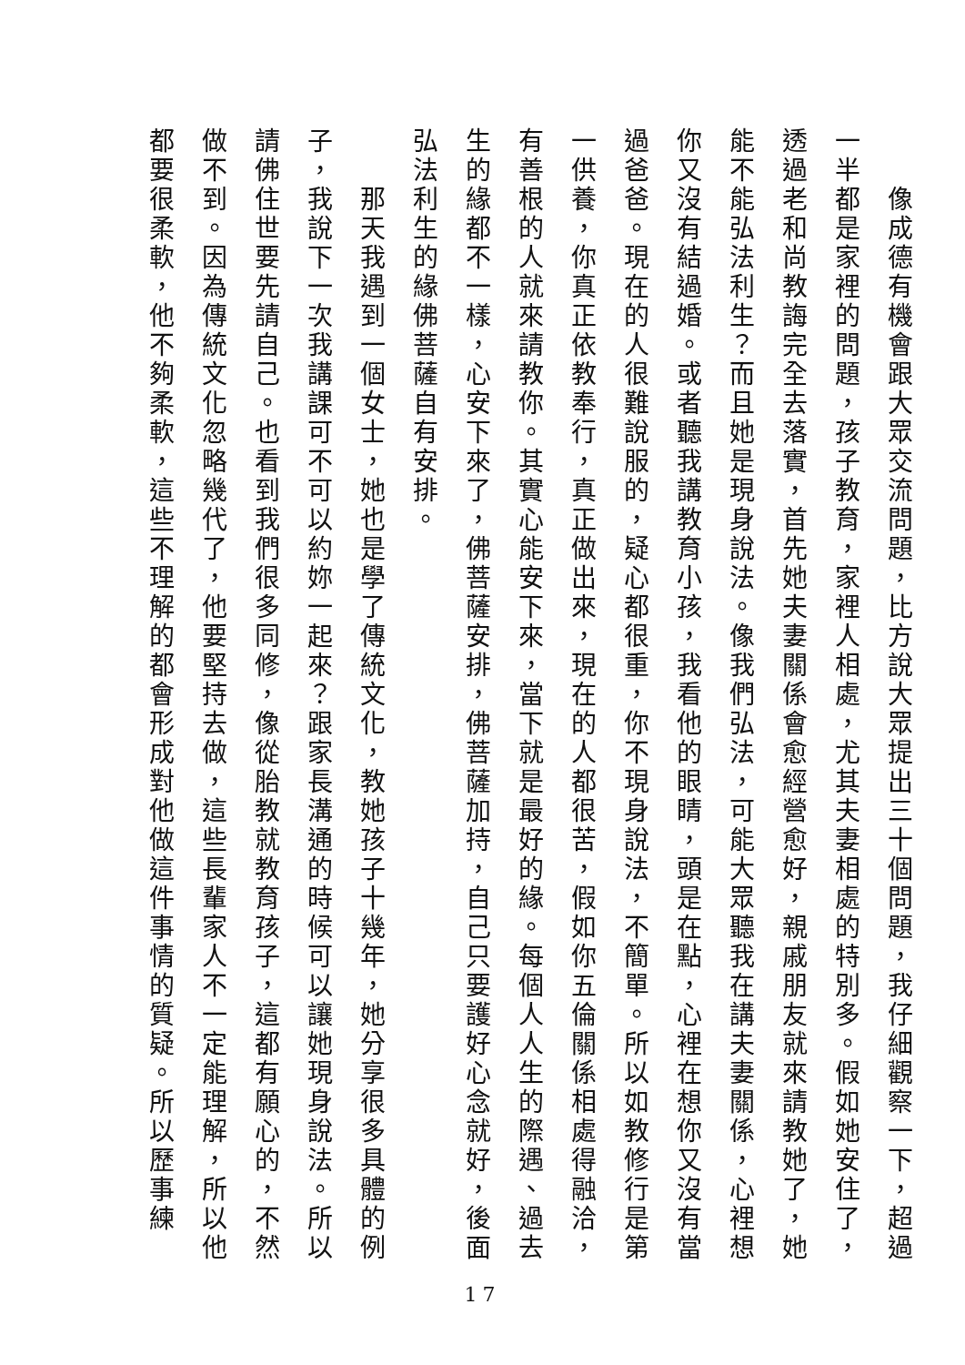像成德有機會跟大眾交流問題，比方說大眾提出三十個問題，我仔細觀察一下，超過
一半都是家裡的問題，孩子教育，家裡人相處，尤其夫妻相處的特別多。假如她安住了，
透過老和尚教誨完全去落實，首先她夫妻關係會愈經營愈好，親戚朋友就來請教她了，她
能不能弘法利生？而且她是現身說法。像我們弘法，可能大眾聽我在講夫妻關係，心裡想
你又沒有結過婚。或者聽我講教育小孩，我看他的眼睛，頭是在點，心裡在想你又沒有當
過爸爸。現在的人很難說服的，疑心都很重，你不現身說法，不簡單。所以如教修行是第
一供養，你真正依教奉行，真正做出來，現在的人都很苦，假如你五倫關係相處得融洽，
有善根的人就來請教你。其實心能安下來，當下就是最好的緣。每個人人生的際遇、過去
生的緣都不一樣，心安下來了，佛菩薩安排，佛菩薩加持，自己只要護好心念就好，後面
弘法利生的緣佛菩薩自有安排。
　　那天我遇到一個女士，她也是學了傳統文化，教她孩子十幾年，她分享很多具體的例
子，我說下一次我講課可不可以約妳一起來？跟家長溝通的時候可以讓她現身說法。所以
請佛住世要先請自己。也看到我們很多同修，像從胎教就教育孩子，這都有願心的，不然
做不到。因為傳統文化忽略幾代了，他要堅持去做，這些長輩家人不一定能理解，所以他
都要很柔軟，他不夠柔軟，這些不理解的都會形成對他做這件事情的質疑。所以歷事練
17